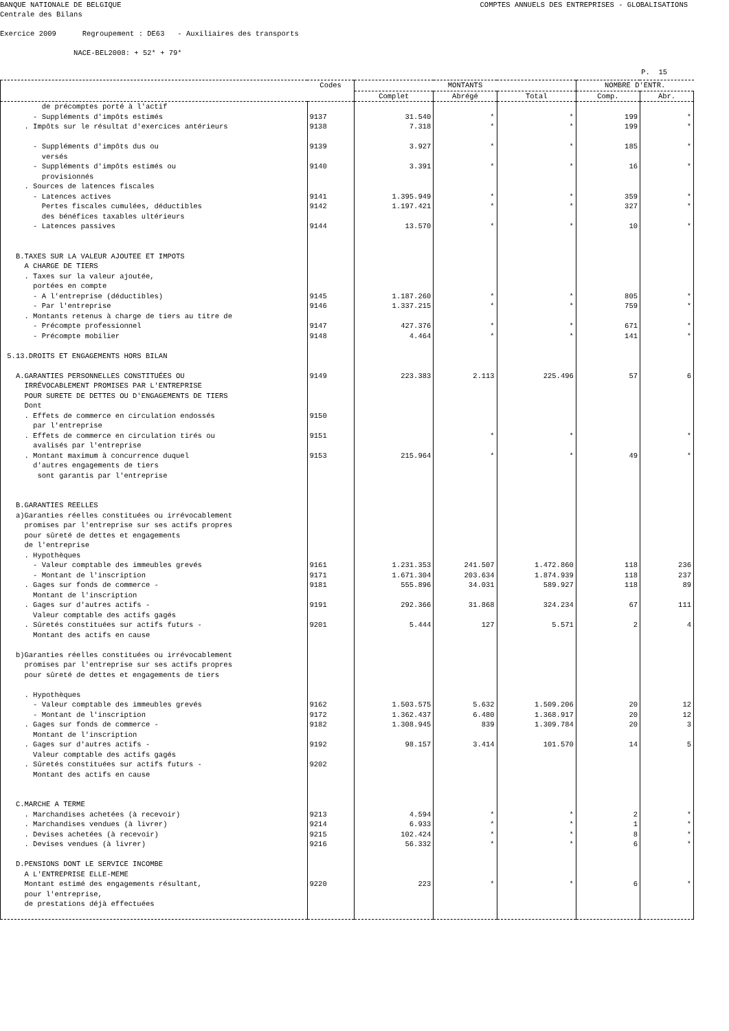BANQUE NATIONALE DE BELGIQUE COMPTES ANNUELS DES ENTREPRISES - GLOBALISATIONS
Centrale des Bilans
Exercice 2009 Regroupement : DE63 - Auxiliaires des transports
NACE-BEL2008: + 52* + 79*
P. 15
| | Codes | MONTANTS | | | NOMBRE D'ENTR. | |
| --- | --- | --- | --- | --- | --- | --- |
| | | Complet | Abrégé | Total | Comp. | Abr. |
| de précomptes porté à l'actif | | | | | | |
| - Suppléments d'impôts estimés | 9137 | 31.540 | * | * | 199 | * |
| . Impôts sur le résultat d'exercices antérieurs | 9138 | 7.318 | * | * | 199 | * |
| - Suppléments d'impôts dus ou versés | 9139 | 3.927 | * | * | 185 | * |
| - Suppléments d'impôts estimés ou provisionnés | 9140 | 3.391 | * | * | 16 | * |
| . Sources de latences fiscales | | | | | | |
| - Latences actives | 9141 | 1.395.949 | * | * | 359 | * |
| Pertes fiscales cumulées, déductibles des bénéfices taxables ultérieurs | 9142 | 1.197.421 | * | * | 327 | * |
| - Latences passives | 9144 | 13.570 | * | * | 10 | * |
| B.TAXES SUR LA VALEUR AJOUTEE ET IMPOTS A CHARGE DE TIERS . Taxes sur la valeur ajoutée, portées en compte | | | | | | |
| - A l'entreprise (déductibles) | 9145 | 1.187.260 | * | * | 805 | * |
| - Par l'entreprise | 9146 | 1.337.215 | * | * | 759 | * |
| . Montants retenus à charge de tiers au titre de | | | | | | |
| - Précompte professionnel | 9147 | 427.376 | * | * | 671 | * |
| - Précompte mobilier | 9148 | 4.464 | * | * | 141 | * |
| 5.13.DROITS ET ENGAGEMENTS HORS BILAN | | | | | | |
| A.GARANTIES PERSONNELLES CONSTITUÉES OU IRRÉVOCABLEMENT PROMISES PAR L'ENTREPRISE POUR SURETE DE DETTES OU D'ENGAGEMENTS DE TIERS Dont | 9149 | 223.383 | 2.113 | 225.496 | 57 | 6 |
| . Effets de commerce en circulation endossés par l'entreprise | 9150 | | | | | |
| . Effets de commerce en circulation tirés ou avalisés par l'entreprise | 9151 | | * | * | | * |
| . Montant maximum à concurrence duquel d'autres engagements de tiers sont garantis par l'entreprise | 9153 | 215.964 | * | * | 49 | * |
| B.GARANTIES REELLES a)Garanties réelles constituées ou irrévocablement promises par l'entreprise sur ses actifs propres pour sûreté de dettes et engagements de l'entreprise . Hypothèques | | | | | | |
| - Valeur comptable des immeubles grevés | 9161 | 1.231.353 | 241.507 | 1.472.860 | 118 | 236 |
| - Montant de l'inscription | 9171 | 1.671.304 | 203.634 | 1.874.939 | 118 | 237 |
| . Gages sur fonds de commerce - Montant de l'inscription | 9181 | 555.896 | 34.031 | 589.927 | 118 | 89 |
| . Gages sur d'autres actifs - Valeur comptable des actifs gagés | 9191 | 292.366 | 31.868 | 324.234 | 67 | 111 |
| . Sûretés constituées sur actifs futurs - Montant des actifs en cause | 9201 | 5.444 | 127 | 5.571 | 2 | 4 |
| b)Garanties réelles constituées ou irrévocablement promises par l'entreprise sur ses actifs propres pour sûreté de dettes et engagements de tiers . Hypothèques | | | | | | |
| - Valeur comptable des immeubles grevés | 9162 | 1.503.575 | 5.632 | 1.509.206 | 20 | 12 |
| - Montant de l'inscription | 9172 | 1.362.437 | 6.480 | 1.368.917 | 20 | 12 |
| . Gages sur fonds de commerce - Montant de l'inscription | 9182 | 1.308.945 | 839 | 1.309.784 | 20 | 3 |
| . Gages sur d'autres actifs - Valeur comptable des actifs gagés | 9192 | 98.157 | 3.414 | 101.570 | 14 | 5 |
| . Sûretés constituées sur actifs futurs - Montant des actifs en cause | 9202 | | | | | |
| C.MARCHE A TERME | | | | | | |
| . Marchandises achetées (à recevoir) | 9213 | 4.594 | * | * | 2 | * |
| . Marchandises vendues (à livrer) | 9214 | 6.933 | * | * | 1 | * |
| . Devises achetées (à recevoir) | 9215 | 102.424 | * | * | 8 | * |
| . Devises vendues (à livrer) | 9216 | 56.332 | * | * | 6 | * |
| D.PENSIONS DONT LE SERVICE INCOMBE A L'ENTREPRISE ELLE-MEME | | | | | | |
| Montant estimé des engagements résultant, pour l'entreprise, de prestations déjà effectuées | 9220 | 223 | * | * | 6 | * |